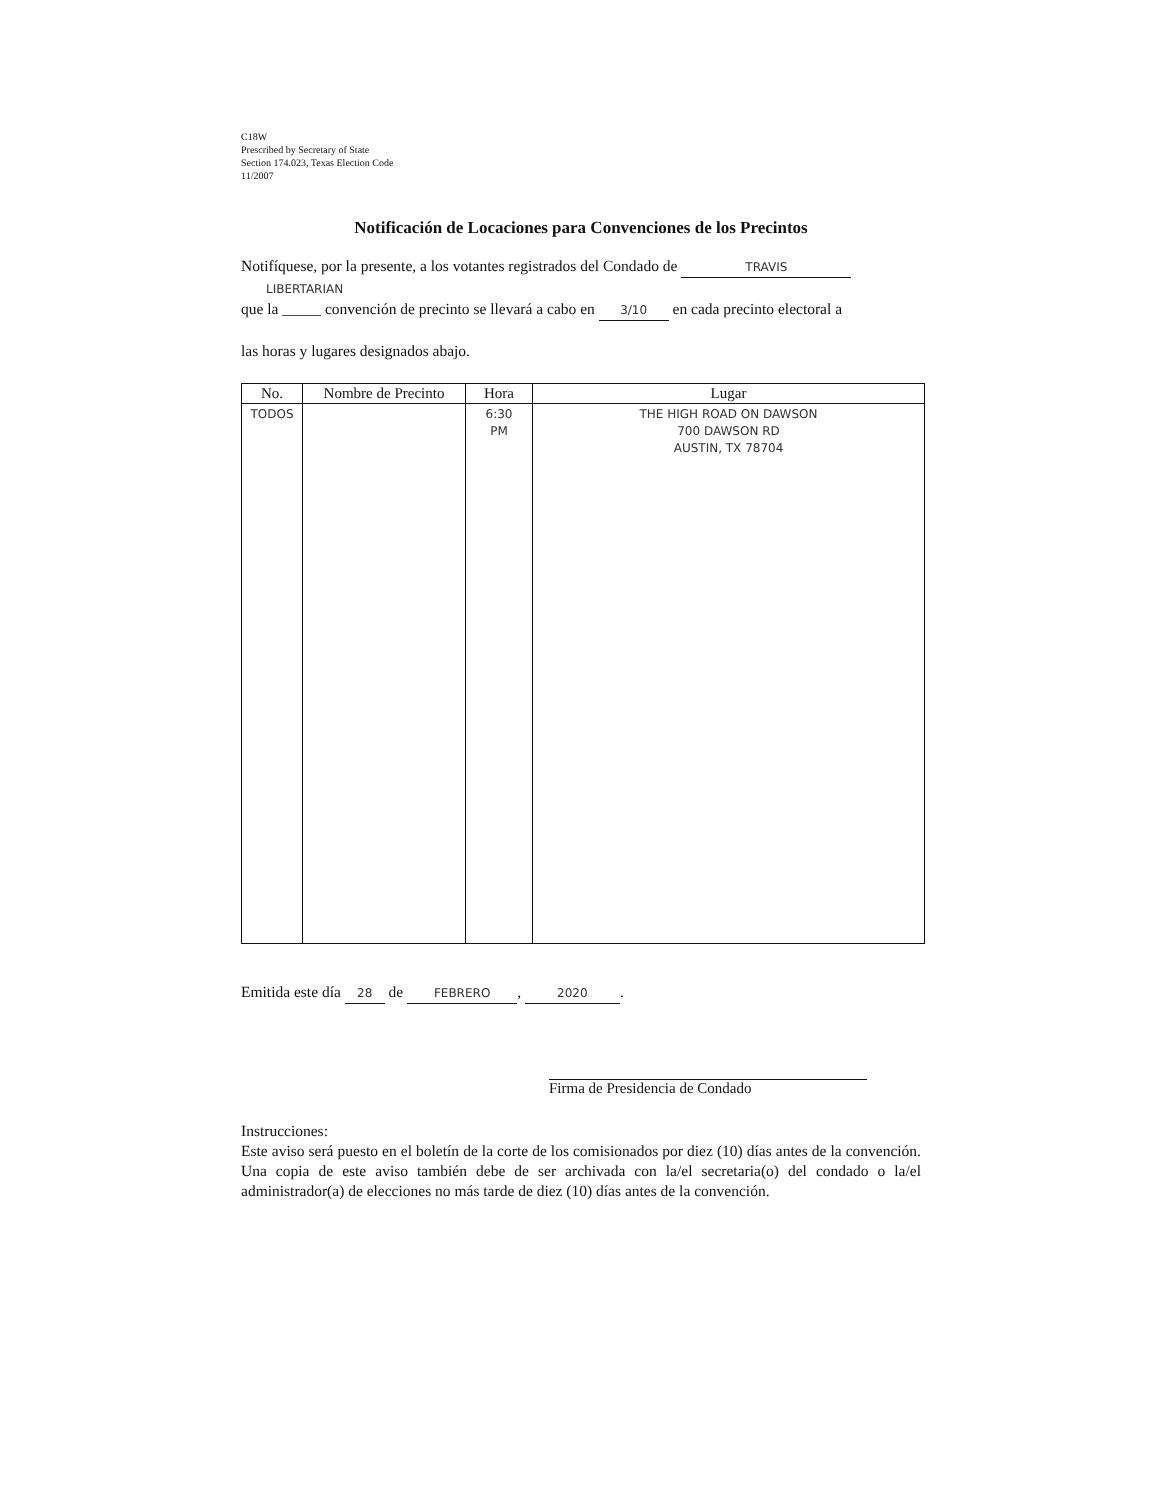C18W
Prescribed by Secretary of State
Section 174.023, Texas Election Code
11/2007
Notificación de Locaciones para Convenciones de los Precintos
Notifíquese, por la presente, a los votantes registrados del Condado de TRAVIS
LIBERTARIAN
que la _____ convención de precinto se llevará a cabo en 3/10 en cada precinto electoral a
las horas y lugares designados abajo.
| No. | Nombre de Precinto | Hora | Lugar |
| --- | --- | --- | --- |
| TODOS | | 6:30 PM | THE HIGH ROAD ON DAWSON 700 DAWSON RD AUSTIN, TX 78704 |
Emitida este día 28 de FEBRERO, 2020.
Firma de Presidencia de Condado
Instrucciones:
Este aviso será puesto en el boletín de la corte de los comisionados por diez (10) días antes de la convención. Una copia de este aviso también debe de ser archivada con la/el secretaria(o) del condado o la/el administrador(a) de elecciones no más tarde de diez (10) días antes de la convención.